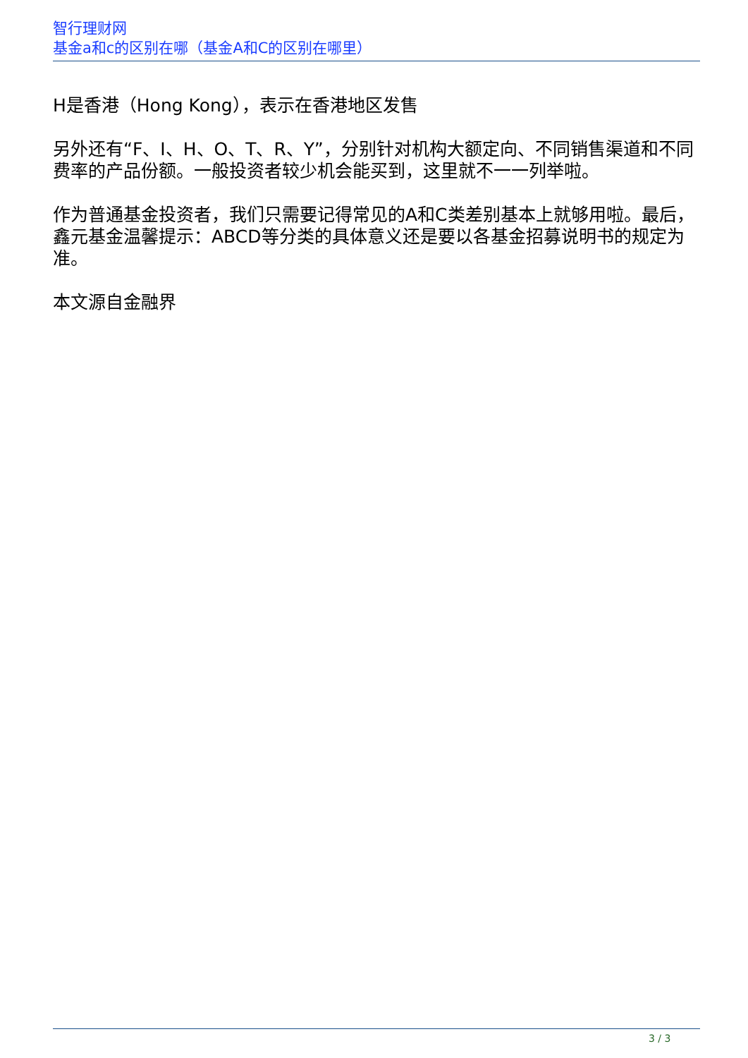智行理财网
基金a和c的区别在哪（基金A和C的区别在哪里）
H是香港（Hong Kong），表示在香港地区发售
另外还有“F、I、H、O、T、R、Y”，分别针对机构大额定向、不同销售渠道和不同费率的产品份额。一般投资者较少机会能买到，这里就不一一列举啦。
作为普通基金投资者，我们只需要记得常见的A和C类差别基本上就够用啦。最后，鑫元基金温馨提示：ABCD等分类的具体意义还是要以各基金招募说明书的规定为准。
本文源自金融界
3 / 3